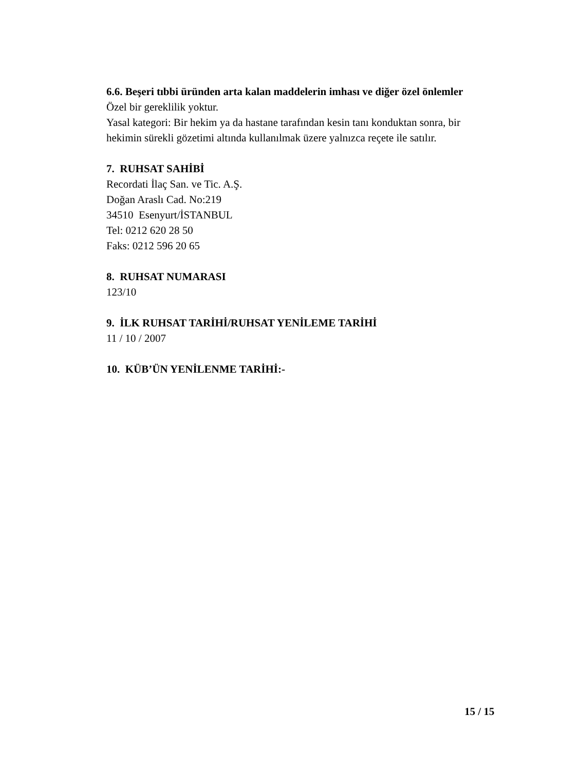6.6. Beşeri tıbbi üründen arta kalan maddelerin imhası ve diğer özel önlemler
Özel bir gereklilik yoktur.
Yasal kategori: Bir hekim ya da hastane tarafından kesin tanı konduktan sonra, bir hekimin sürekli gözetimi altında kullanılmak üzere yalnızca reçete ile satılır.
7. RUHSAT SAHİBİ
Recordati İlaç San. ve Tic. A.Ş.
Doğan Araslı Cad. No:219
34510 Esenyurt/İSTANBUL
Tel: 0212 620 28 50
Faks: 0212 596 20 65
8. RUHSAT NUMARASI
123/10
9. İLK RUHSAT TARİHİ/RUHSAT YENİLEME TARİHİ
11 / 10 / 2007
10. KÜB’ÜN YENİLENME TARİHİ:-
15 / 15